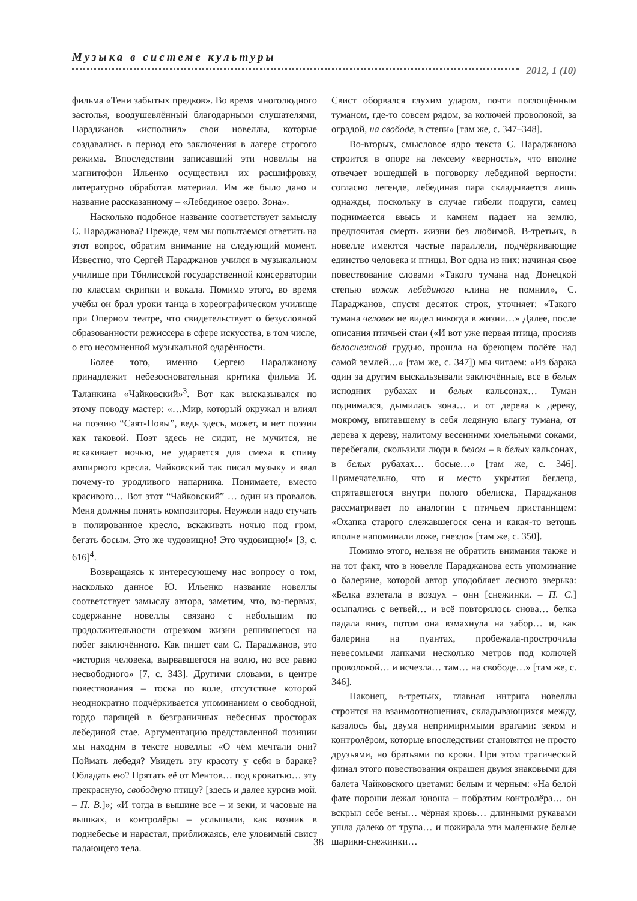Музыка в системе культуры
2012, 1 (10)
фильма «Тени забытых предков». Во время многолюдного застолья, воодушевлённый благодарными слушателями, Параджанов «исполнил» свои новеллы, которые создавались в период его заключения в лагере строгого режима. Впоследствии записавший эти новеллы на магнитофон Ильенко осуществил их расшифровку, литературно обработав материал. Им же было дано и название рассказанному – «Лебединое озеро. Зона».
Насколько подобное название соответствует замыслу С. Параджанова? Прежде, чем мы попытаемся ответить на этот вопрос, обратим внимание на следующий момент. Известно, что Сергей Параджанов учился в музыкальном училище при Тбилисской государственной консерватории по классам скрипки и вокала. Помимо этого, во время учёбы он брал уроки танца в хореографическом училище при Оперном театре, что свидетельствует о безусловной образованности режиссёра в сфере искусства, в том числе, о его несомненной музыкальной одарённости.
Более того, именно Сергею Параджанову принадлежит небезосновательная критика фильма И. Таланкина «Чайковский»<sup>3</sup>. Вот как высказывался по этому поводу мастер: «…Мир, который окружал и влиял на поэзию “Саят-Новы”, ведь здесь, может, и нет поэзии как таковой. Поэт здесь не сидит, не мучится, не вскакивает ночью, не ударяется для смеха в спину ампирного кресла. Чайковский так писал музыку и звал почему-то уродливого напарника. Понимаете, вместо красивого… Вот этот “Чайковский” … один из провалов. Меня должны понять композиторы. Неужели надо стучать в полированное кресло, вскакивать ночью под гром, бегать босым. Это же чудовищно! Это чудовищно!» [3, с. 616]<sup>4</sup>.
Возвращаясь к интересующему нас вопросу о том, насколько данное Ю. Ильенко название новеллы соответствует замыслу автора, заметим, что, во-первых, содержание новеллы связано с небольшим по продолжительности отрезком жизни решившегося на побег заключённого. Как пишет сам С. Параджанов, это «история человека, вырвавшегося на волю, но всё равно несвободного» [7, с. 343]. Другими словами, в центре повествования – тоска по воле, отсутствие которой неоднократно подчёркивается упоминанием о свободной, гордо парящей в безграничных небесных просторах лебединой стае. Аргументацию представленной позиции мы находим в тексте новеллы: «О чём мечтали они? Поймать лебедя? Увидеть эту красоту у себя в бараке? Обладать ею? Прятать её от Ментов… под кроватью… эту прекрасную, свободную птицу? [здесь и далее курсив мой. – П. В.]»; «И тогда в вышине все – и зеки, и часовые на вышках, и контролёры – услышали, как возник в поднебесье и нарастал, приближаясь, еле уловимый свист падающего тела.
Свист оборвался глухим ударом, почти поглощённым туманом, где-то совсем рядом, за колючей проволокой, за оградой, на свободе, в степи» [там же, с. 347–348].
Во-вторых, смысловое ядро текста С. Параджанова строится в опоре на лексему «верность», что вполне отвечает вошедшей в поговорку лебединой верности: согласно легенде, лебединая пара складывается лишь однажды, поскольку в случае гибели подруги, самец поднимается ввысь и камнем падает на землю, предпочитая смерть жизни без любимой. В-третьих, в новелле имеются частые параллели, подчёркивающие единство человека и птицы. Вот одна из них: начиная свое повествование словами «Такого тумана над Донецкой степью вожак лебединого клина не помнил», С. Параджанов, спустя десяток строк, уточняет: «Такого тумана человек не видел никогда в жизни…» Далее, после описания птичьей стаи («И вот уже первая птица, просияв белоснежной грудью, прошла на бреющем полёте над самой землей…» [там же, с. 347]) мы читаем: «Из барака один за другим выскальзывали заключённые, все в белых исподних рубахах и белых кальсонах… Туман поднимался, дымилась зона… и от дерева к дереву, мокрому, впитавшему в себя ледяную влагу тумана, от дерева к дереву, налитому весенними хмельными соками, перебегали, скользили люди в белом – в белых кальсонах, в белых рубахах… босые…» [там же, с. 346]. Примечательно, что и место укрытия беглеца, спрятавшегося внутри полого обелиска, Параджанов рассматривает по аналогии с птичьем пристанищем: «Охапка старого слежавшегося сена и какая-то ветошь вполне напоминали ложе, гнездо» [там же, с. 350].
Помимо этого, нельзя не обратить внимания также и на тот факт, что в новелле Параджанова есть упоминание о балерине, которой автор уподобляет лесного зверька: «Белка взлетала в воздух – они [снежинки. – П. С.] осыпались с ветвей… и всё повторялось снова… белка падала вниз, потом она взмахнула на забор… и, как балерина на пуантах, пробежала-прострочила невесомыми лапками несколько метров под колючей проволокой… и исчезла… там… на свободе…» [там же, с. 346].
Наконец, в-третьих, главная интрига новеллы строится на взаимоотношениях, складывающихся между, казалось бы, двумя непримиримыми врагами: зеком и контролёром, которые впоследствии становятся не просто друзьями, но братьями по крови. При этом трагический финал этого повествования окрашен двумя знаковыми для балета Чайковского цветами: белым и чёрным: «На белой фате пороши лежал юноша – побратим контролёра… он вскрыл себе вены… чёрная кровь… длинными рукавами ушла далеко от трупа… и пожирала эти маленькие белые шарики-снежинки…
38